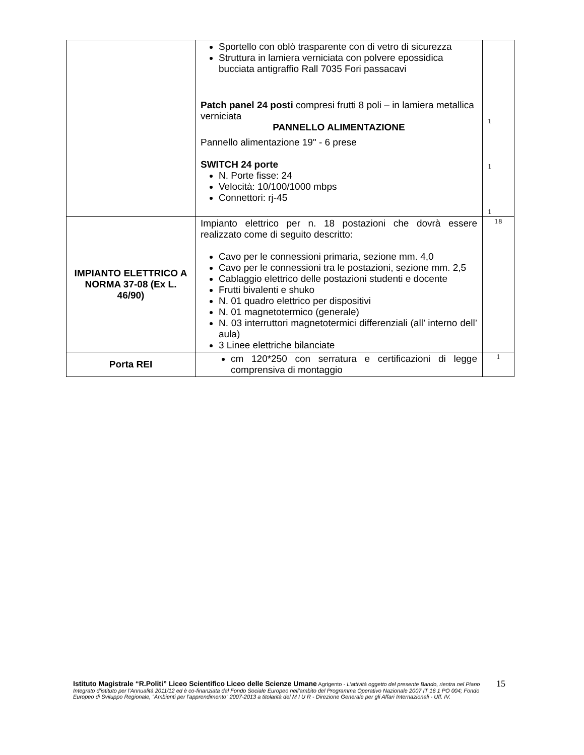| | Sportello con oblò trasparente con di vetro di sicurezza Struttura in lamiera verniciata con polvere epossidica bucciata antigraffio Rall 7035 Fori passacavi Patch panel 24 posti compresi frutti 8 poli – in lamiera metallica verniciata PANNELLO ALIMENTAZIONE Pannello alimentazione 19" - 6 prese SWITCH 24 porte N. Porte fisse: 24 Velocità: 10/100/1000 mbps Connettori: rj-45 | 1 1 1 |
| IMPIANTO ELETTRICO A NORMA 37-08 (Ex L. 46/90) | Impianto elettrico per n. 18 postazioni che dovrà essere realizzato come di seguito descritto: Cavo per le connessioni primaria, sezione mm. 4,0 Cavo per le connessioni tra le postazioni, sezione mm. 2,5 Cablaggio elettrico delle postazioni studenti e docente Frutti bivalenti e shuko N. 01 quadro elettrico per dispositivi N. 01 magnetotermico (generale) N. 03 interruttori magnetotermici differenziali (all’ interno dell’ aula) 3 Linee elettriche bilanciate | 18 |
| Porta REI | cm 120*250 con serratura e certificazioni di legge comprensiva di montaggio | 1 |
Istituto Magistrale “R.Politi” Liceo Scientifico Liceo delle Scienze Umane Agrigento - L’attività oggetto del presente Bando, rientra nel Piano Integrato d’istituto per l’Annualità 2011/12 ed è co-finanziata dal Fondo Sociale Europeo nell’ambito del Programma Operativo Nazionale 2007 IT 16 1 PO 004; Fondo Europeo di Sviluppo Regionale, “Ambienti per l’apprendimento” 2007-2013 a titolarità del M I U R - Direzione Generale per gli Affari Internazionali - Uff. IV.
15